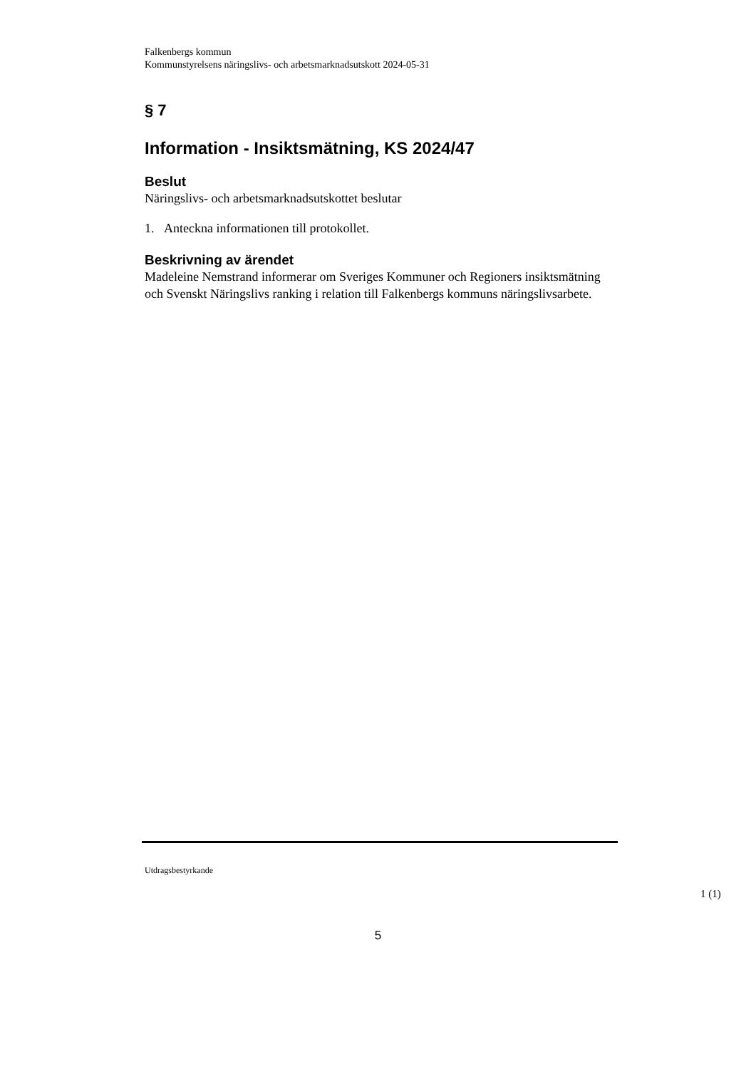Falkenbergs kommun
Kommunstyrelsens näringslivs- och arbetsmarknadsutskott 2024-05-31
§ 7
Information - Insiktsmätning, KS 2024/47
Beslut
Näringslivs- och arbetsmarknadsutskottet beslutar
1. Anteckna informationen till protokollet.
Beskrivning av ärendet
Madeleine Nemstrand informerar om Sveriges Kommuner och Regioners insiktsmätning och Svenskt Näringslivs ranking i relation till Falkenbergs kommuns näringslivsarbete.
Utdragsbestyrkande
1 (1)
5